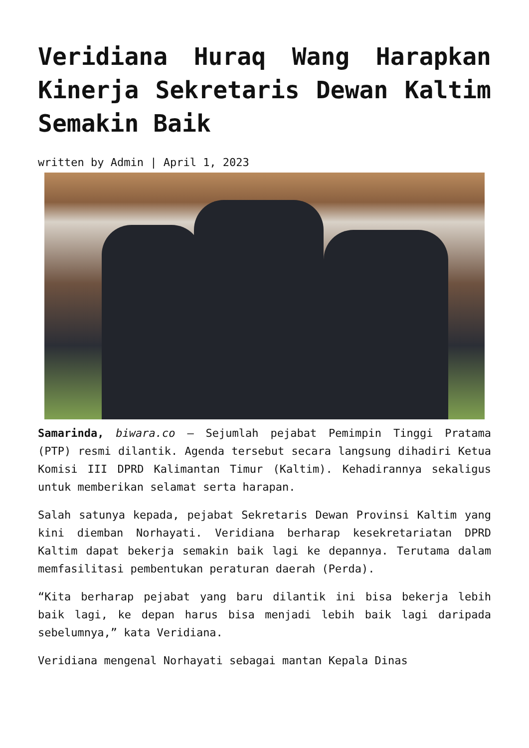Veridiana Huraq Wang Harapkan Kinerja Sekretaris Dewan Kaltim Semakin Baik
written by Admin | April 1, 2023
Samarinda, biwara.co – Sejumlah pejabat Pemimpin Tinggi Pratama (PTP) resmi dilantik. Agenda tersebut secara langsung dihadiri Ketua Komisi III DPRD Kalimantan Timur (Kaltim). Kehadirannya sekaligus untuk memberikan selamat serta harapan.
Salah satunya kepada, pejabat Sekretaris Dewan Provinsi Kaltim yang kini diemban Norhayati. Veridiana berharap kesekretariatan DPRD Kaltim dapat bekerja semakin baik lagi ke depannya. Terutama dalam memfasilitasi pembentukan peraturan daerah (Perda).
“Kita berharap pejabat yang baru dilantik ini bisa bekerja lebih baik lagi, ke depan harus bisa menjadi lebih baik lagi daripada sebelumnya,” kata Veridiana.
Veridiana mengenal Norhayati sebagai mantan Kepala Dinas